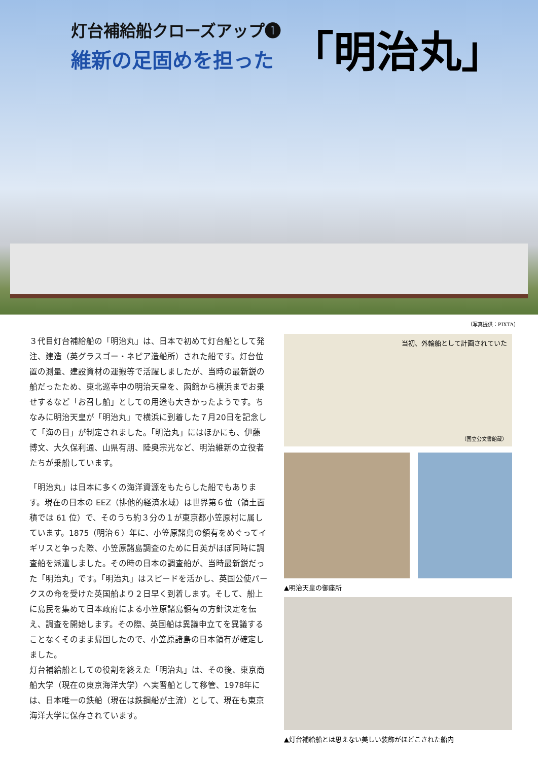灯台補給船クローズアップ❶
維新の足固めを担った
「明治丸」
（写真提供：PIXTA）
３代目灯台補給船の「明治丸」は、日本で初めて灯台船として発注、建造（英グラスゴー・ネピア造船所）された船です。灯台位置の測量、建設資材の運搬等で活躍しましたが、当時の最新鋭の船だったため、東北巡幸中の明治天皇を、函館から横浜までお乗せするなど「お召し船」としての用途も大きかったようです。ちなみに明治天皇が「明治丸」で横浜に到着した７月20日を記念して「海の日」が制定されました。「明治丸」にはほかにも、伊藤博文、大久保利通、山県有朋、陸奥宗光など、明治維新の立役者たちが乗船しています。
「明治丸」は日本に多くの海洋資源をもたらした船でもあります。現在の日本の EEZ（排他的経済水域）は世界第６位（領土面積では 61 位）で、そのうち約３分の１が東京都小笠原村に属しています。1875（明治６）年に、小笠原諸島の領有をめぐってイギリスと争った際、小笠原諸島調査のために日英がほぼ同時に調査船を派遣しました。その時の日本の調査船が、当時最新鋭だった「明治丸」です。「明治丸」はスピードを活かし、英国公使パークスの命を受けた英国船より２日早く到着します。そして、船上に島民を集めて日本政府による小笠原諸島領有の方針決定を伝え、調査を開始します。その際、英国船は異議申立てを異議することなくそのまま帰国したので、小笠原諸島の日本領有が確定しました。
灯台補給船としての役割を終えた「明治丸」は、その後、東京商船大学（現在の東京海洋大学）へ実習船として移管、1978年には、日本唯一の鉄船（現在は鉄鋼船が主流）として、現在も東京海洋大学に保存されています。
当初、外輪船として計画されていた
（国立公文書館蔵）
▲明治天皇の御座所
▲灯台補給船とは思えない美しい装飾がほどこされた船内